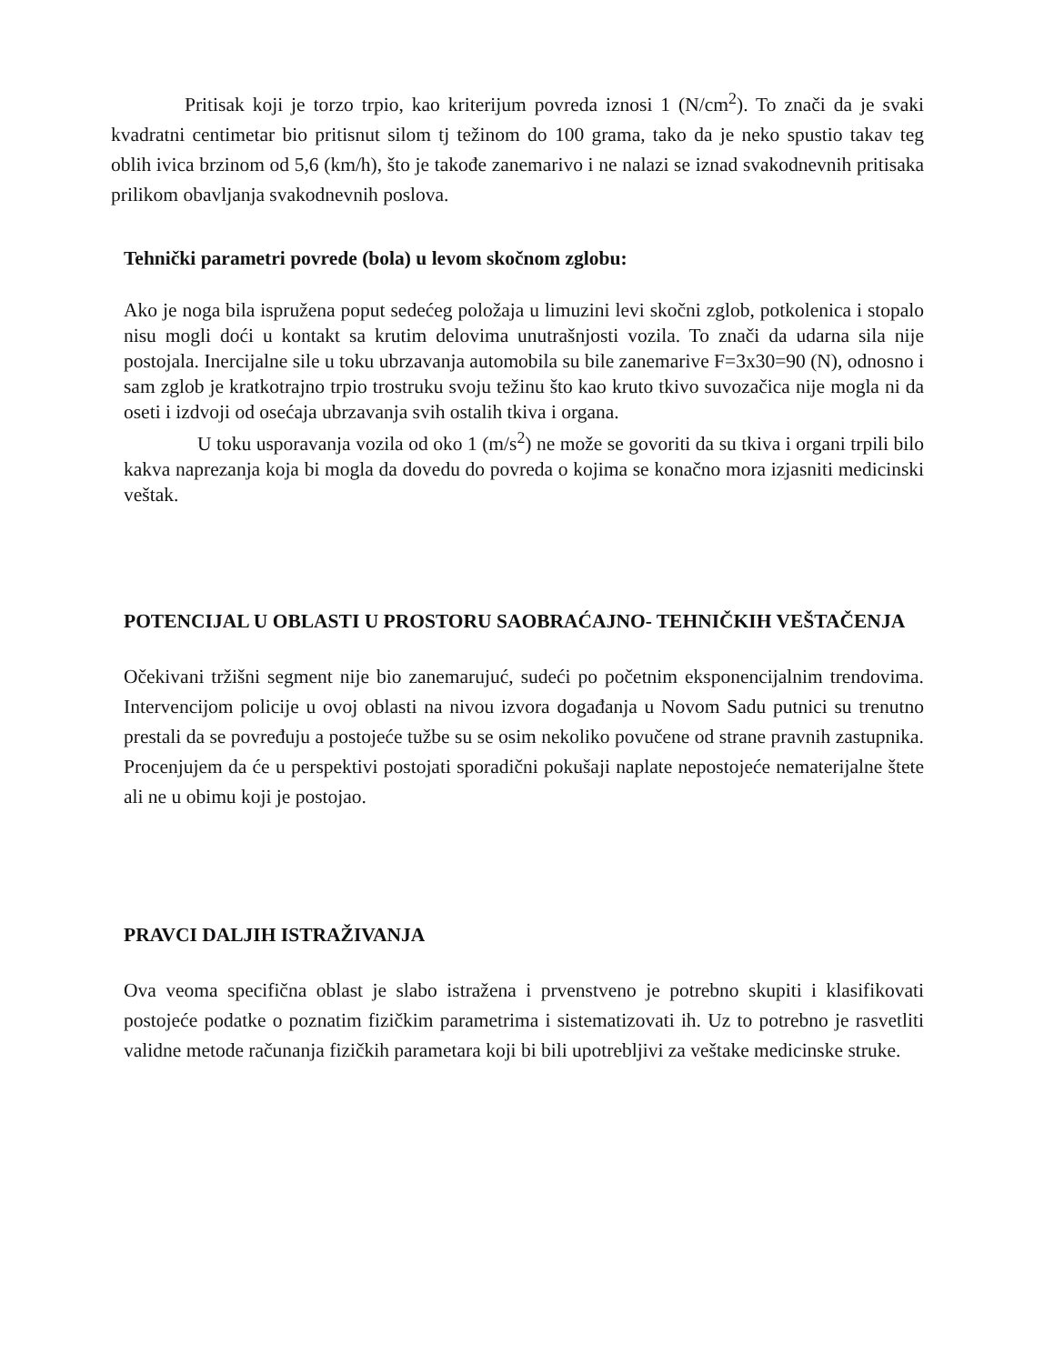Pritisak koji je torzo trpio, kao kriterijum povreda iznosi 1 (N/cm<sup>2</sup>). To znači da je svaki kvadratni centimetar bio pritisnut silom tj težinom do 100 grama, tako da je neko spustio takav teg oblih ivica brzinom od 5,6 (km/h), što je takođe zanemarivo i ne nalazi se iznad svakodnevnih pritisaka prilikom obavljanja svakodnevnih poslova.
Tehnički parametri povrede (bola) u levom skočnom zglobu:
Ako je noga bila ispružena poput sedećeg položaja u limuzini levi skočni zglob, potkolenica i stopalo nisu mogli doći u kontakt sa krutim delovima unutrašnjosti vozila. To znači da udarna sila nije postojala. Inercijalne sile u toku ubrzavanja automobila su bile zanemarive F=3x30=90 (N), odnosno i sam zglob je kratkotrajno trpio trostruku svoju težinu što kao kruto tkivo suvozačica nije mogla ni da oseti i izdvoji od osećaja ubrzavanja svih ostalih tkiva i organa.
U toku usporavanja vozila od oko 1 (m/s<sup>2</sup>) ne može se govoriti da su tkiva i organi trpili bilo kakva naprezanja koja bi mogla da dovedu do povreda o kojima se konačno mora izjasniti medicinski veštak.
POTENCIJAL U OBLASTI U PROSTORU SAOBRAĆAJNO- TEHNIČKIH VEŠTAČENJA
Očekivani tržišni segment nije bio zanemarujuć, sudeći po početnim eksponencijalnim trendovima. Intervencijom policije u ovoj oblasti na nivou izvora događanja u Novom Sadu putnici su trenutno prestali da se povređuju a postojeće tužbe su se osim nekoliko povučene od strane pravnih zastupnika. Procenjujem da će u perspektivi postojati sporadični pokušaji naplate nepostojeće nematerijalne štete ali ne u obimu koji je postojao.
PRAVCI DALJIH ISTRAŽIVANJA
Ova veoma specifična oblast je slabo istražena i prvenstveno je potrebno skupiti i klasifikovati postojeće podatke o poznatim fizičkim parametrima i sistematizovati ih. Uz to potrebno je rasvetliti validne metode računanja fizičkih parametara koji bi bili upotrebljivi za veštake medicinske struke.